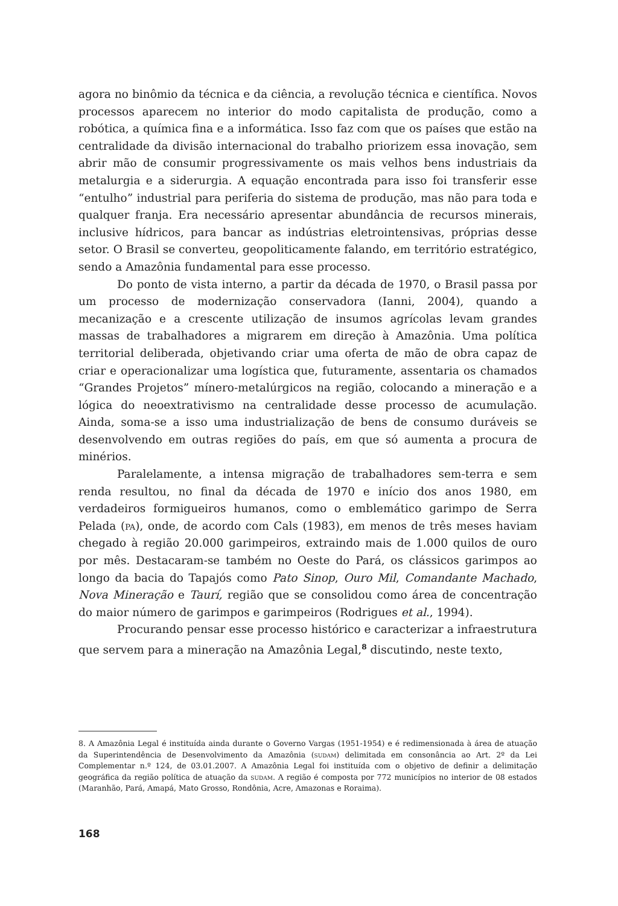agora no binômio da técnica e da ciência, a revolução técnica e científica. Novos processos aparecem no interior do modo capitalista de produção, como a robótica, a química fina e a informática. Isso faz com que os países que estão na centralidade da divisão internacional do trabalho priorizem essa inovação, sem abrir mão de consumir progressivamente os mais velhos bens industriais da metalurgia e a siderurgia. A equação encontrada para isso foi transferir esse “entulho” industrial para periferia do sistema de produção, mas não para toda e qualquer franja. Era necessário apresentar abundância de recursos minerais, inclusive hídricos, para bancar as indústrias eletrointensivas, próprias desse setor. O Brasil se converteu, geopoliticamente falando, em território estratégico, sendo a Amazônia fundamental para esse processo.
Do ponto de vista interno, a partir da década de 1970, o Brasil passa por um processo de modernização conservadora (Ianni, 2004), quando a mecanização e a crescente utilização de insumos agrícolas levam grandes massas de trabalhadores a migrarem em direção à Amazônia. Uma política territorial deliberada, objetivando criar uma oferta de mão de obra capaz de criar e operacionalizar uma logística que, futuramente, assentaria os chamados “Grandes Projetos” mínero-metalúrgicos na região, colocando a mineração e a lógica do neoextrativismo na centralidade desse processo de acumulação. Ainda, soma-se a isso uma industrialização de bens de consumo duráveis se desenvolvendo em outras regiões do país, em que só aumenta a procura de minérios.
Paralelamente, a intensa migração de trabalhadores sem-terra e sem renda resultou, no final da década de 1970 e início dos anos 1980, em verdadeiros formigueiros humanos, como o emblemático garimpo de Serra Pelada (pa), onde, de acordo com Cals (1983), em menos de três meses haviam chegado à região 20.000 garimpeiros, extraindo mais de 1.000 quilos de ouro por mês. Destacaram-se também no Oeste do Pará, os clássicos garimpos ao longo da bacia do Tapajós como Pato Sinop, Ouro Mil, Comandante Machado, Nova Mineração e Taurí, região que se consolidou como área de concentração do maior número de garimpos e garimpeiros (Rodrigues et al., 1994).
Procurando pensar esse processo histórico e caracterizar a infraestrutura que servem para a mineração na Amazônia Legal,<sup>8</sup> discutindo, neste texto,
8. A Amazônia Legal é instituída ainda durante o Governo Vargas (1951-1954) e é redimensionada à área de atuação da Superintendência de Desenvolvimento da Amazônia (sudam) delimitada em consonância ao Art. 2º da Lei Complementar n.º 124, de 03.01.2007. A Amazônia Legal foi instituída com o objetivo de definir a delimitação geográfica da região política de atuação da sudam. A região é composta por 772 municípios no interior de 08 estados (Maranhão, Pará, Amapá, Mato Grosso, Rondônia, Acre, Amazonas e Roraima).
168